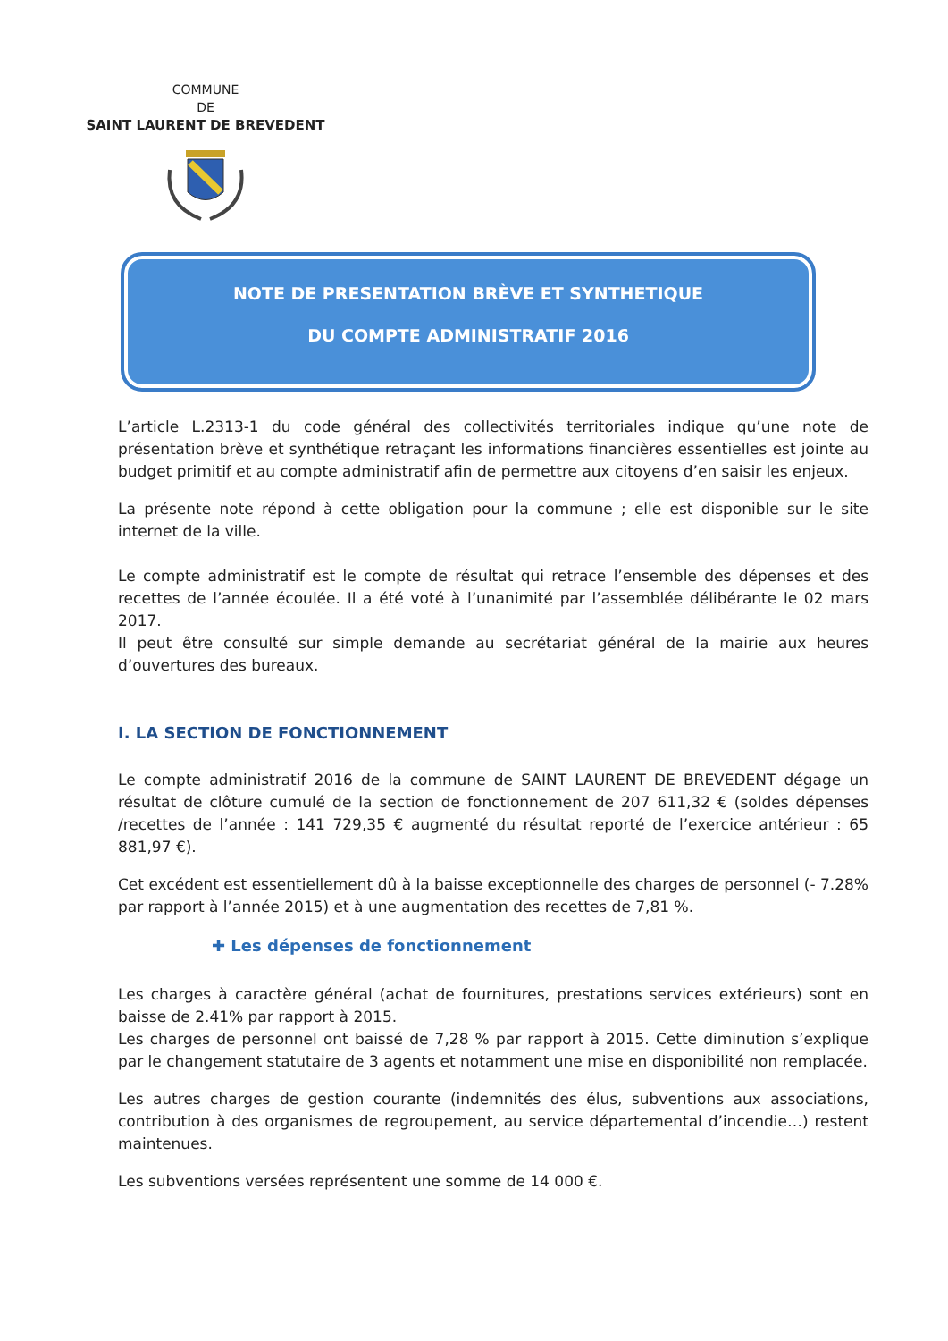COMMUNE
DE
SAINT LAURENT DE BREVEDENT
NOTE DE PRESENTATION BRÈVE ET SYNTHETIQUE
DU COMPTE ADMINISTRATIF 2016
L’article L.2313-1 du code général des collectivités territoriales indique qu’une note de présentation brève et synthétique retraçant les informations financières essentielles est jointe au budget primitif et au compte administratif afin de permettre aux citoyens d’en saisir les enjeux.
La présente note répond à cette obligation pour la commune ; elle est disponible sur le site internet de la ville.
Le compte administratif est le compte de résultat qui retrace l’ensemble des dépenses et des recettes de l’année écoulée. Il a été voté à l’unanimité par l’assemblée délibérante le 02 mars 2017.
Il peut être consulté sur simple demande au secrétariat général de la mairie aux heures d’ouvertures des bureaux.
I. LA SECTION DE FONCTIONNEMENT
Le compte administratif 2016 de la commune de SAINT LAURENT DE BREVEDENT dégage un résultat de clôture cumulé de la section de fonctionnement de 207 611,32 € (soldes dépenses /recettes de l’année : 141 729,35 € augmenté du résultat reporté de l’exercice antérieur : 65 881,97 €).
Cet excédent est essentiellement dû à la baisse exceptionnelle des charges de personnel (- 7.28% par rapport à l’année 2015) et à une augmentation des recettes de 7,81 %.
✚ Les dépenses de fonctionnement
Les charges à caractère général (achat de fournitures, prestations services extérieurs) sont en baisse de 2.41% par rapport à 2015.
Les charges de personnel ont baissé de 7,28 % par rapport à 2015. Cette diminution s’explique par le changement statutaire de 3 agents et notamment une mise en disponibilité non remplacée.
Les autres charges de gestion courante (indemnités des élus, subventions aux associations, contribution à des organismes de regroupement, au service départemental d’incendie…) restent maintenues.
Les subventions versées représentent une somme de 14 000 €.